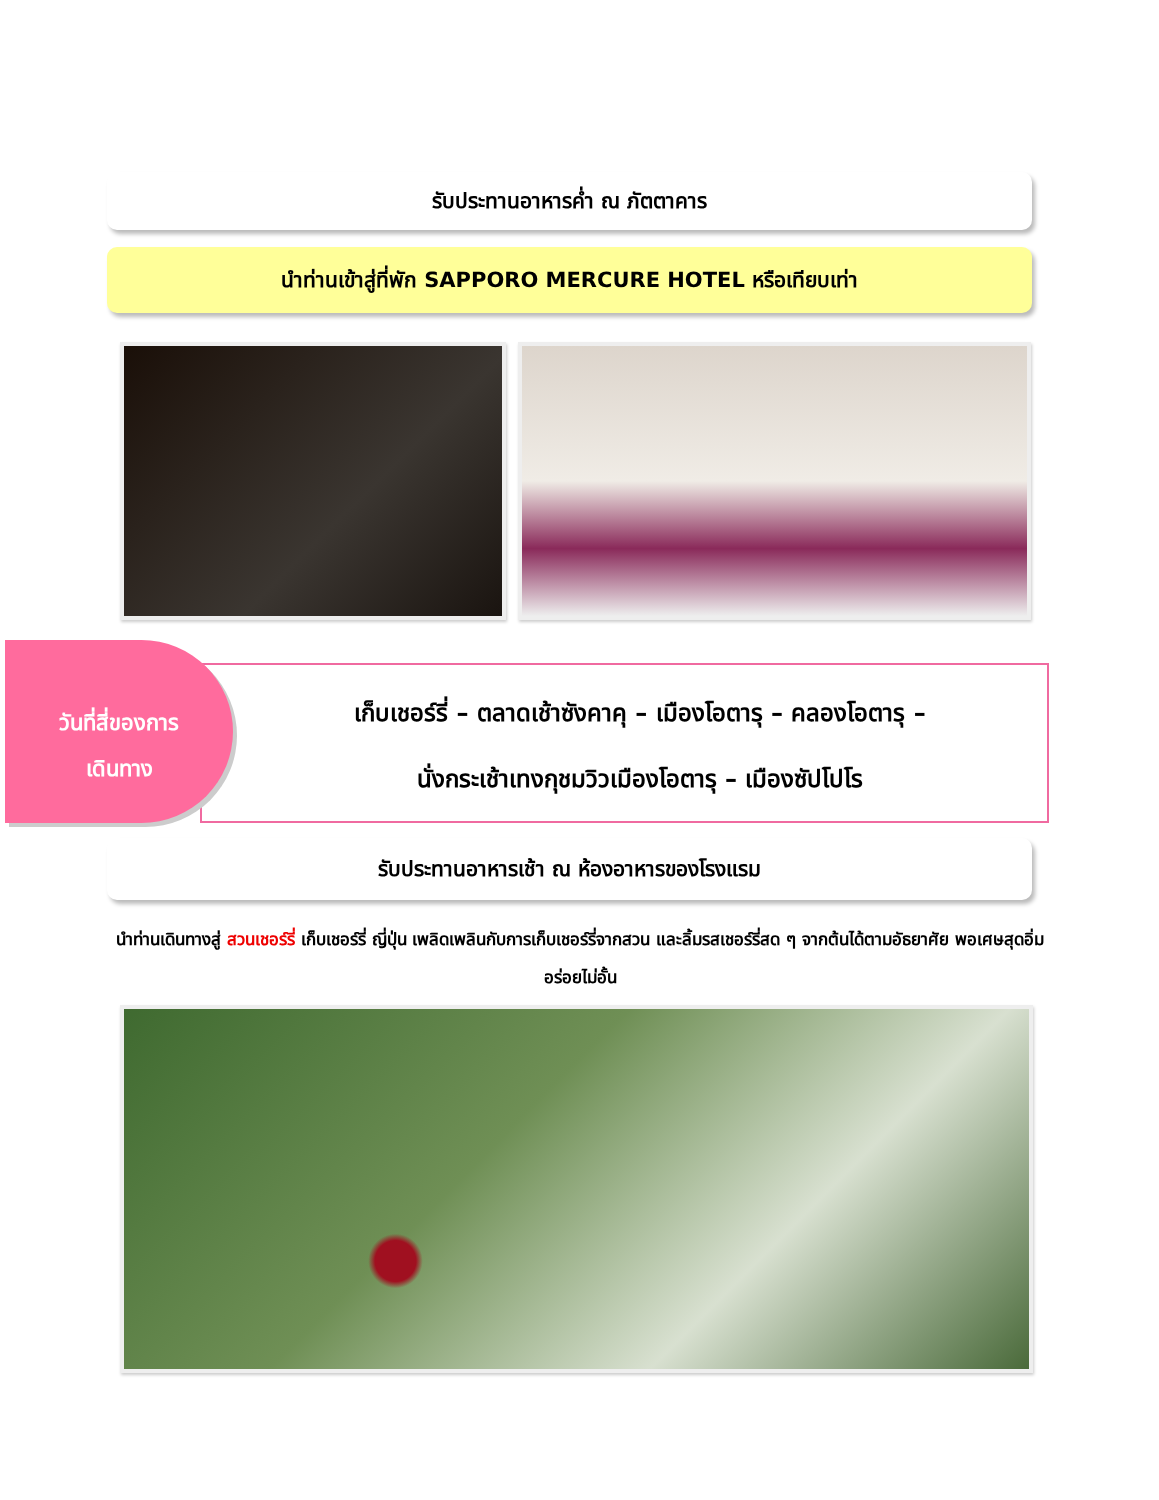รับประทานอาหารค่ำ ณ ภัตตาคาร
นำท่านเข้าสู่ที่พัก SAPPORO MERCURE HOTEL หรือเทียบเท่า
วันที่สี่ของการ
เดินทาง
เก็บเชอร์รี่ – ตลาดเช้าซังคาคุ – เมืองโอตารุ – คลองโอตารุ –
นั่งกระเช้าเทงกุชมวิวเมืองโอตารุ – เมืองซัปโปโร
รับประทานอาหารเช้า ณ ห้องอาหารของโรงแรม
นำท่านเดินทางสู่ สวนเชอร์รี่ เก็บเชอร์รี่ ญี่ปุ่น เพลิดเพลินกับการเก็บเชอร์รี่จากสวน และลิ้มรสเชอร์รี่สด ๆ จากต้นได้ตามอัธยาศัย พอเศษสุดอิ่มอร่อยไม่อั้น